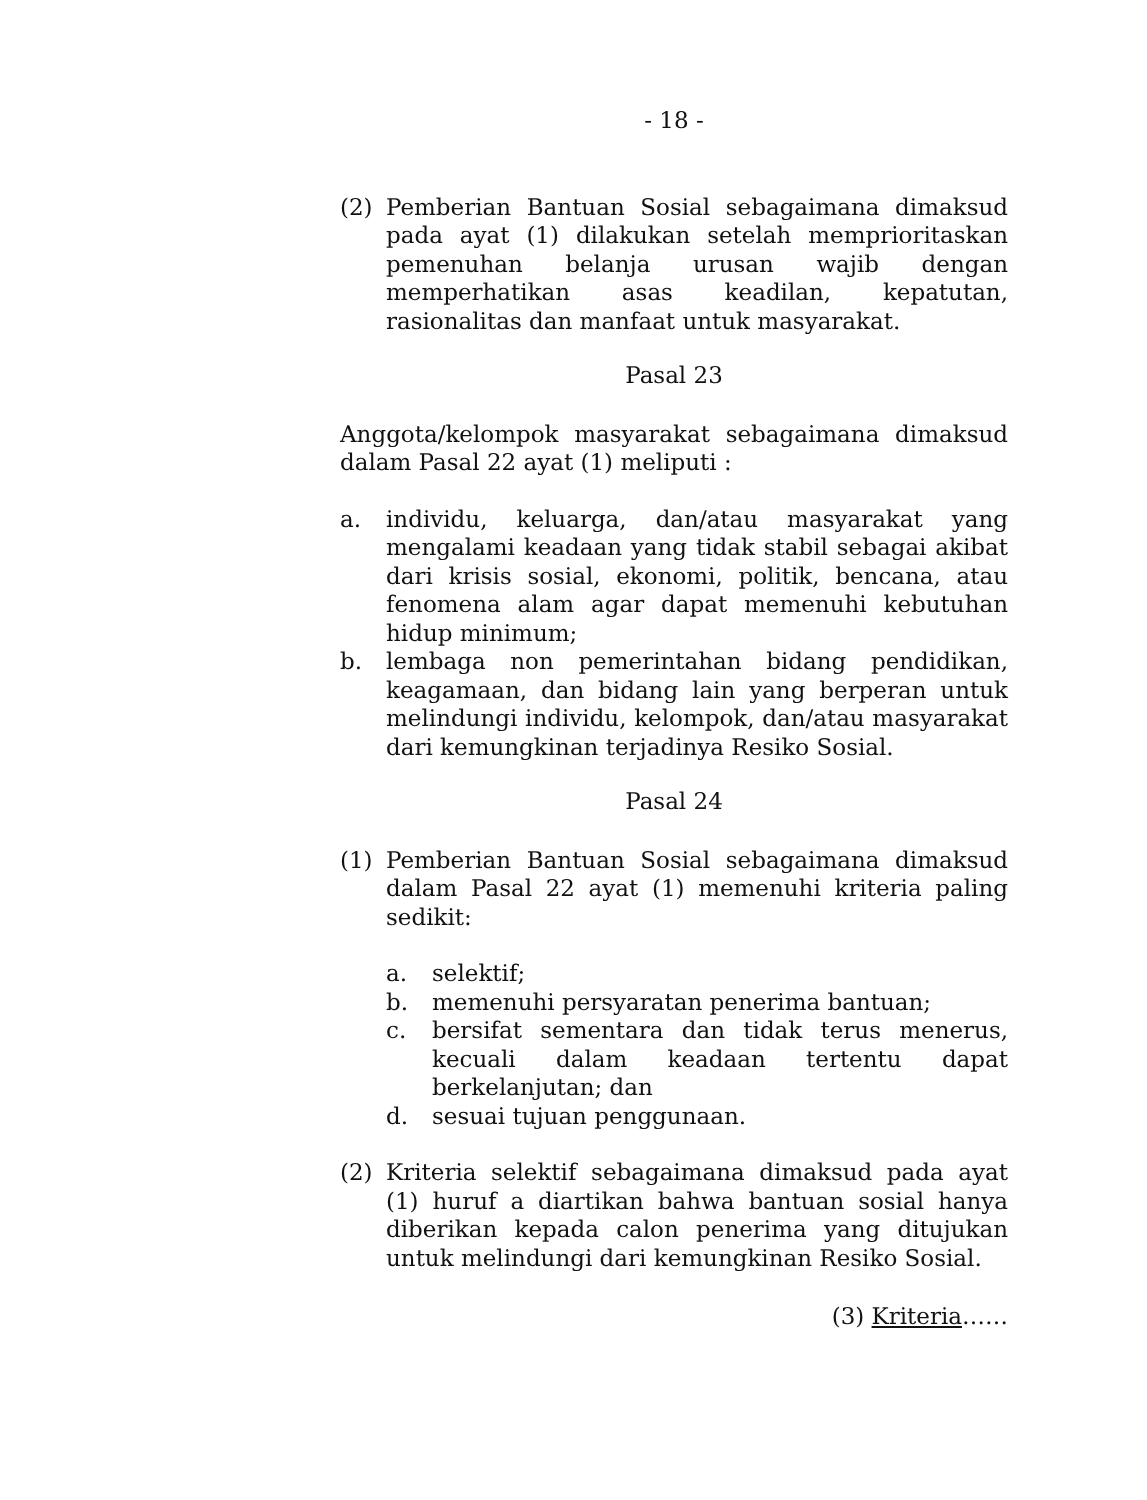- 18 -
(2) Pemberian Bantuan Sosial sebagaimana dimaksud pada ayat (1) dilakukan setelah memprioritaskan pemenuhan belanja urusan wajib dengan memperhatikan asas keadilan, kepatutan, rasionalitas dan manfaat untuk masyarakat.
Pasal 23
Anggota/kelompok masyarakat sebagaimana dimaksud dalam Pasal 22 ayat (1) meliputi :
a. individu, keluarga, dan/atau masyarakat yang mengalami keadaan yang tidak stabil sebagai akibat dari krisis sosial, ekonomi, politik, bencana, atau fenomena alam agar dapat memenuhi kebutuhan hidup minimum;
b. lembaga non pemerintahan bidang pendidikan, keagamaan, dan bidang lain yang berperan untuk melindungi individu, kelompok, dan/atau masyarakat dari kemungkinan terjadinya Resiko Sosial.
Pasal 24
(1) Pemberian Bantuan Sosial sebagaimana dimaksud dalam Pasal 22 ayat (1) memenuhi kriteria paling sedikit:
a. selektif;
b. memenuhi persyaratan penerima bantuan;
c. bersifat sementara dan tidak terus menerus, kecuali dalam keadaan tertentu dapat berkelanjutan; dan
d. sesuai tujuan penggunaan.
(2) Kriteria selektif sebagaimana dimaksud pada ayat (1) huruf a diartikan bahwa bantuan sosial hanya diberikan kepada calon penerima yang ditujukan untuk melindungi dari kemungkinan Resiko Sosial.
(3) Kriteria……